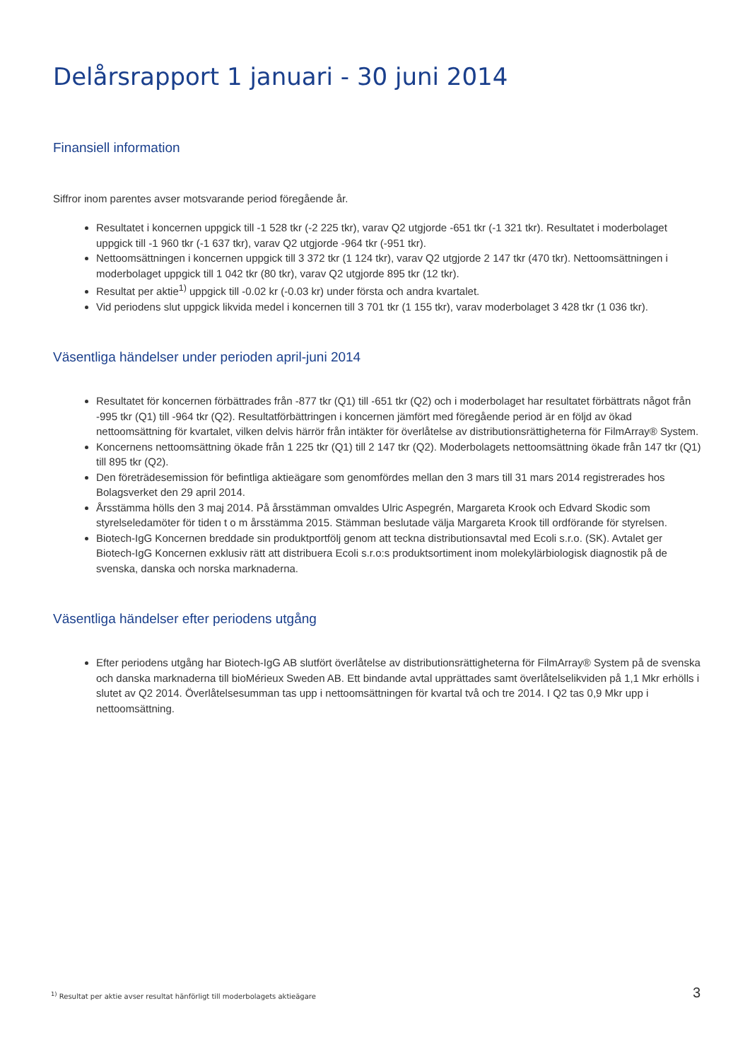Delårsrapport 1 januari - 30 juni 2014
Finansiell information
Siffror inom parentes avser motsvarande period föregående år.
Resultatet i koncernen uppgick till -1 528 tkr (-2 225 tkr), varav Q2 utgjorde -651 tkr (-1 321 tkr). Resultatet i moderbolaget uppgick till -1 960 tkr (-1 637 tkr), varav Q2 utgjorde -964 tkr (-951 tkr).
Nettoomsättningen i koncernen uppgick till 3 372 tkr (1 124 tkr), varav Q2 utgjorde 2 147 tkr (470 tkr). Nettoomsättningen i moderbolaget uppgick till 1 042 tkr (80 tkr), varav Q2 utgjorde 895 tkr (12 tkr).
Resultat per aktie<sup>1)</sup> uppgick till -0.02 kr (-0.03 kr) under första och andra kvartalet.
Vid periodens slut uppgick likvida medel i koncernen till 3 701 tkr (1 155 tkr), varav moderbolaget 3 428 tkr (1 036 tkr).
Väsentliga händelser under perioden april-juni 2014
Resultatet för koncernen förbättrades från -877 tkr (Q1) till -651 tkr (Q2) och i moderbolaget har resultatet förbättrats något från -995 tkr (Q1) till -964 tkr (Q2). Resultatförbättringen i koncernen jämfört med föregående period är en följd av ökad nettoomsättning för kvartalet, vilken delvis härrör från intäkter för överlåtelse av distributionsrättigheterna för FilmArray® System.
Koncernens nettoomsättning ökade från 1 225 tkr (Q1) till 2 147 tkr (Q2). Moderbolagets nettoomsättning ökade från 147 tkr (Q1) till 895 tkr (Q2).
Den företrädesemission för befintliga aktieägare som genomfördes mellan den 3 mars till 31 mars 2014 registrerades hos Bolagsverket den 29 april 2014.
Årsstämma hölls den 3 maj 2014. På årsstämman omvaldes Ulric Aspegrén, Margareta Krook och Edvard Skodic som styrelseledamöter för tiden t o m årsstämma 2015. Stämman beslutade välja Margareta Krook till ordförande för styrelsen.
Biotech-IgG Koncernen breddade sin produktportfölj genom att teckna distributionsavtal med Ecoli s.r.o. (SK). Avtalet ger Biotech-IgG Koncernen exklusiv rätt att distribuera Ecoli s.r.o:s produktsortiment inom molekylärbiologisk diagnostik på de svenska, danska och norska marknaderna.
Väsentliga händelser efter periodens utgång
Efter periodens utgång har Biotech-IgG AB slutfört överlåtelse av distributionsrättigheterna för FilmArray® System på de svenska och danska marknaderna till bioMérieux Sweden AB. Ett bindande avtal upprättades samt överlåtelselikviden på 1,1 Mkr erhölls i slutet av Q2 2014. Överlåtelsesumman tas upp i nettoomsättningen för kvartal två och tre 2014. I Q2 tas 0,9 Mkr upp i nettoomsättning.
<sup>1)</sup> Resultat per aktie avser resultat hänförligt till moderbolagets aktieägare
3